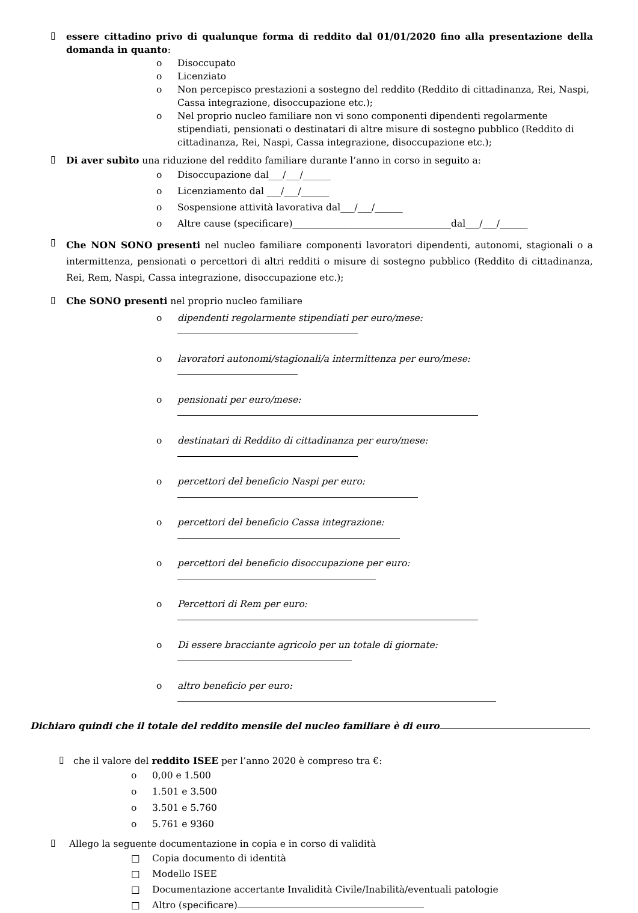▯ essere cittadino privo di qualunque forma di reddito dal 01/01/2020 fino alla presentazione della domanda in quanto:
o Disoccupato
o Licenziato
o Non percepisco prestazioni a sostegno del reddito (Reddito di cittadinanza, Rei, Naspi, Cassa integrazione, disoccupazione etc.);
o Nel proprio nucleo familiare non vi sono componenti dipendenti regolarmente stipendiati, pensionati o destinatari di altre misure di sostegno pubblico (Reddito di cittadinanza, Rei, Naspi, Cassa integrazione, disoccupazione etc.);
▯ Di aver subìto una riduzione del reddito familiare durante l’anno in corso in seguito a:
o Disoccupazione dal___/___/______
o Licenziamento dal ___/___/______
o Sospensione attività lavorativa dal___/___/______
o Altre cause (specificare)__________________________________dal___/___/______
▯ Che NON SONO presenti nel nucleo familiare componenti lavoratori dipendenti, autonomi, stagionali o a intermittenza, pensionati o percettori di altri redditi o misure di sostegno pubblico (Reddito di cittadinanza, Rei, Rem, Naspi, Cassa integrazione, disoccupazione etc.);
▯ Che SONO presenti nel proprio nucleo familiare
o dipendenti regolarmente stipendiati per euro/mese:
o lavoratori autonomi/stagionali/a intermittenza per euro/mese:
o pensionati per euro/mese:
o destinatari di Reddito di cittadinanza per euro/mese:
o percettori del beneficio Naspi per euro:
o percettori del beneficio Cassa integrazione:
o percettori del beneficio disoccupazione per euro:
o Percettori di Rem per euro:
o Di essere bracciante agricolo per un totale di giornate:
o altro beneficio per euro:
Dichiaro quindi che il totale del reddito mensile del nucleo familiare è di euro
▯ che il valore del reddito ISEE per l’anno 2020 è compreso tra €:
o 0,00 e 1.500
o 1.501 e 3.500
o 3.501 e 5.760
o 5.761 e 9360
▯ Allego la seguente documentazione in copia e in corso di validità
□ Copia documento di identità
□ Modello ISEE
□ Documentazione accertante Invalidità Civile/Inabilità/eventuali patologie
□ Altro (specificare)